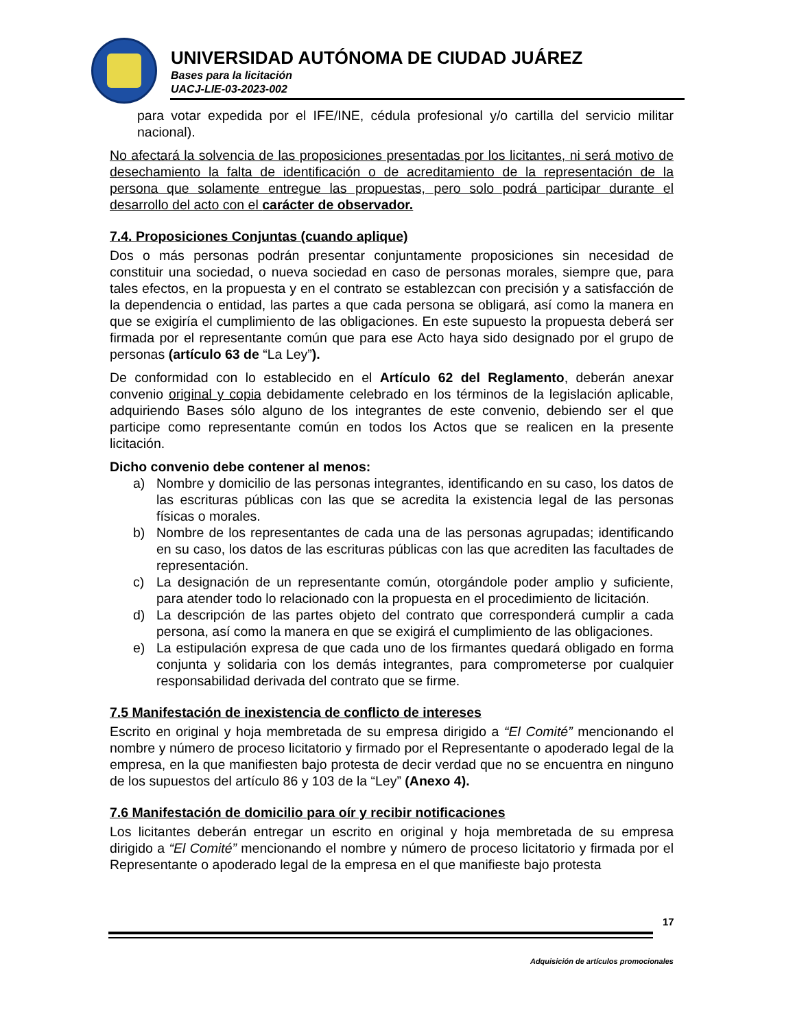UNIVERSIDAD AUTÓNOMA DE CIUDAD JUÁREZ
Bases para la licitación
UACJ-LIE-03-2023-002
para votar expedida por el IFE/INE, cédula profesional y/o cartilla del servicio militar nacional).
No afectará la solvencia de las proposiciones presentadas por los licitantes, ni será motivo de desechamiento la falta de identificación o de acreditamiento de la representación de la persona que solamente entregue las propuestas, pero solo podrá participar durante el desarrollo del acto con el carácter de observador.
7.4. Proposiciones Conjuntas (cuando aplique)
Dos o más personas podrán presentar conjuntamente proposiciones sin necesidad de constituir una sociedad, o nueva sociedad en caso de personas morales, siempre que, para tales efectos, en la propuesta y en el contrato se establezcan con precisión y a satisfacción de la dependencia o entidad, las partes a que cada persona se obligará, así como la manera en que se exigiría el cumplimiento de las obligaciones. En este supuesto la propuesta deberá ser firmada por el representante común que para ese Acto haya sido designado por el grupo de personas (artículo 63 de “La Ley”).
De conformidad con lo establecido en el Artículo 62 del Reglamento, deberán anexar convenio original y copia debidamente celebrado en los términos de la legislación aplicable, adquiriendo Bases sólo alguno de los integrantes de este convenio, debiendo ser el que participe como representante común en todos los Actos que se realicen en la presente licitación.
Dicho convenio debe contener al menos:
a) Nombre y domicilio de las personas integrantes, identificando en su caso, los datos de las escrituras públicas con las que se acredita la existencia legal de las personas físicas o morales.
b) Nombre de los representantes de cada una de las personas agrupadas; identificando en su caso, los datos de las escrituras públicas con las que acrediten las facultades de representación.
c) La designación de un representante común, otorgándole poder amplio y suficiente, para atender todo lo relacionado con la propuesta en el procedimiento de licitación.
d) La descripción de las partes objeto del contrato que corresponderá cumplir a cada persona, así como la manera en que se exigirá el cumplimiento de las obligaciones.
e) La estipulación expresa de que cada uno de los firmantes quedará obligado en forma conjunta y solidaria con los demás integrantes, para comprometerse por cualquier responsabilidad derivada del contrato que se firme.
7.5 Manifestación de inexistencia de conflicto de intereses
Escrito en original y hoja membretada de su empresa dirigido a “El Comité” mencionando el nombre y número de proceso licitatorio y firmado por el Representante o apoderado legal de la empresa, en la que manifiesten bajo protesta de decir verdad que no se encuentra en ninguno de los supuestos del artículo 86 y 103 de la “Ley” (Anexo 4).
7.6 Manifestación de domicilio para oír y recibir notificaciones
Los licitantes deberán entregar un escrito en original y hoja membretada de su empresa dirigido a “El Comité” mencionando el nombre y número de proceso licitatorio y firmada por el Representante o apoderado legal de la empresa en el que manifieste bajo protesta
17
Adquisición de artículos promocionales